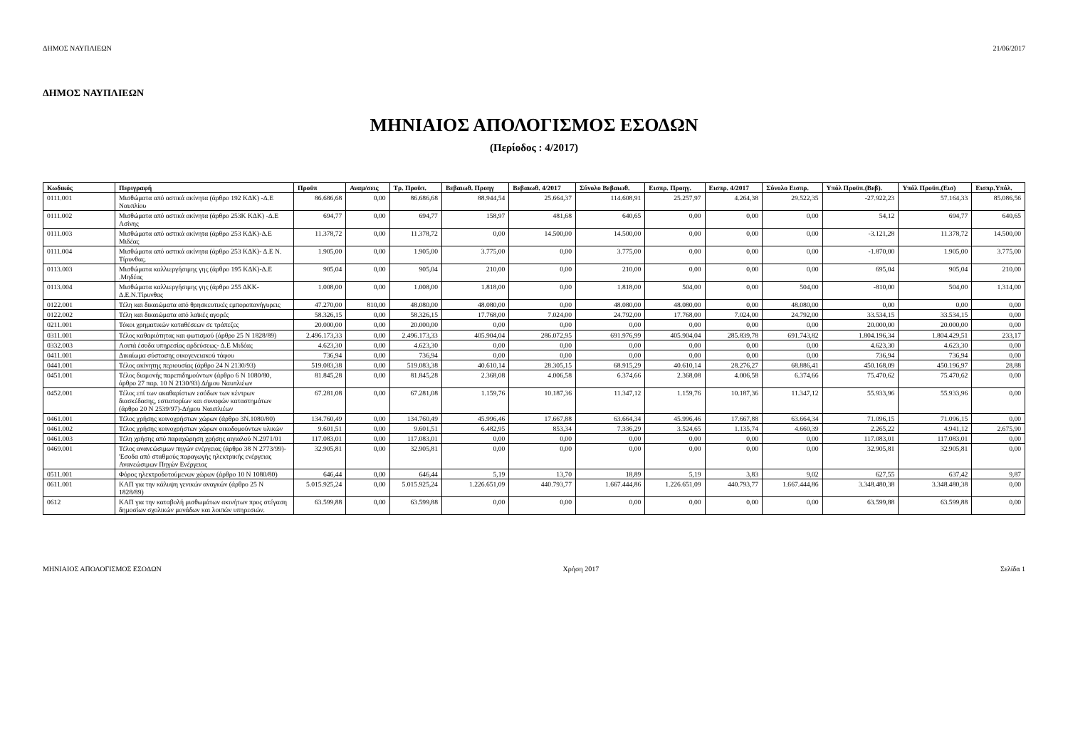ΔΗΜΟΣ ΝΑΥΠΛΙΕΩΝ 21/06/2017
ΔΗΜΟΣ ΝΑΥΠΛΙΕΩΝ
ΜΗΝΙΑΙΟΣ ΑΠΟΛΟΓΙΣΜΟΣ ΕΣΟΔΩΝ
(Περίοδος : 4/2017)
| Κωδικός | Περιγραφή | Προϋπ | Αναμ/σεις | Τρ. Προϋπ. | Βεβαιωθ. Προηγ | Βεβαιωθ. 4/2017 | Σύνολο Βεβαιωθ. | Εισπρ. Προηγ. | Εισπρ. 4/2017 | Σύνολο Εισπρ. | Υπόλ Προϋπ.(Βεβ). | Υπόλ Προϋπ.(Εισ) | Εισπρ.Υπόλ. |
| --- | --- | --- | --- | --- | --- | --- | --- | --- | --- | --- | --- | --- | --- |
| 0111.001 | Μισθώματα από αστικά ακίνητα (άρθρο 192 ΚΔΚ) -Δ.Ε Ναυπλίου | 86.686,68 | 0,00 | 86.686,68 | 88.944,54 | 25.664,37 | 114.608,91 | 25.257,97 | 4.264,38 | 29.522,35 | -27.922,23 | 57.164,33 | 85.086,56 |
| 0111.002 | Μισθώματα από αστικά ακίνητα (άρθρο 253Κ ΚΔΚ) -Δ.Ε Ασίνης | 694,77 | 0,00 | 694,77 | 158,97 | 481,68 | 640,65 | 0,00 | 0,00 | 0,00 | 54,12 | 694,77 | 640,65 |
| 0111.003 | Μισθώματα από αστικά ακίνητα (άρθρο 253 ΚΔΚ)-Δ.Ε Μιδέας | 11.378,72 | 0,00 | 11.378,72 | 0,00 | 14.500,00 | 14.500,00 | 0,00 | 0,00 | 0,00 | -3.121,28 | 11.378,72 | 14.500,00 |
| 0111.004 | Μισθώματα από αστικά ακίνητα (άρθρο 253 ΚΔΚ)- Δ.Ε Ν. Τίρυνθας. | 1.905,00 | 0,00 | 1.905,00 | 3.775,00 | 0,00 | 3.775,00 | 0,00 | 0,00 | 0,00 | -1.870,00 | 1.905,00 | 3.775,00 |
| 0113.003 | Μισθώματα καλλιεργήσιμης γης (άρθρο 195 ΚΔΚ)-Δ.Ε .Μηδέας | 905,04 | 0,00 | 905,04 | 210,00 | 0,00 | 210,00 | 0,00 | 0,00 | 0,00 | 695,04 | 905,04 | 210,00 |
| 0113.004 | Μισθώματα καλλιεργήσιμης γης (άρθρο 255 ΔΚΚ-Δ.Ε.Ν.Τίρυνθας | 1.008,00 | 0,00 | 1.008,00 | 1.818,00 | 0,00 | 1.818,00 | 504,00 | 0,00 | 504,00 | -810,00 | 504,00 | 1.314,00 |
| 0122.001 | Τέλη και δικαιώματα από θρησκευτικές εμποροπανήγυρεις | 47.270,00 | 810,00 | 48.080,00 | 48.080,00 | 0,00 | 48.080,00 | 48.080,00 | 0,00 | 48.080,00 | 0,00 | 0,00 | 0,00 |
| 0122.002 | Τέλη και δικαιώματα από λαϊκές αγορές | 58.326,15 | 0,00 | 58.326,15 | 17.768,00 | 7.024,00 | 24.792,00 | 17.768,00 | 7.024,00 | 24.792,00 | 33.534,15 | 33.534,15 | 0,00 |
| 0211.001 | Τόκοι χρηματικών καταθέσεων σε τράπεζες | 20.000,00 | 0,00 | 20.000,00 | 0,00 | 0,00 | 0,00 | 0,00 | 0,00 | 0,00 | 20.000,00 | 20.000,00 | 0,00 |
| 0311.001 | Τέλος καθαριότητας και φωτισμού (άρθρο 25 Ν 1828/89) | 2.496.173,33 | 0,00 | 2.496.173,33 | 405.904,04 | 286.072,95 | 691.976,99 | 405.904,04 | 285.839,78 | 691.743,82 | 1.804.196,34 | 1.804.429,51 | 233,17 |
| 0332.003 | Λοιπά έσοδα υπηρεσίας αρδεύσεως- Δ.Ε Μιδέας | 4.623,30 | 0,00 | 4.623,30 | 0,00 | 0,00 | 0,00 | 0,00 | 0,00 | 0,00 | 4.623,30 | 4.623,30 | 0,00 |
| 0411.001 | Δικαίωμα σύστασης οικογενειακού τάφου | 736,94 | 0,00 | 736,94 | 0,00 | 0,00 | 0,00 | 0,00 | 0,00 | 0,00 | 736,94 | 736,94 | 0,00 |
| 0441.001 | Τέλος ακίνητης περιουσίας (άρθρο 24 Ν 2130/93) | 519.083,38 | 0,00 | 519.083,38 | 40.610,14 | 28.305,15 | 68.915,29 | 40.610,14 | 28.276,27 | 68.886,41 | 450.168,09 | 450.196,97 | 28,88 |
| 0451.001 | Τέλος διαμονής παρεπιδημούντων (άρθρο 6 Ν 1080/80, άρθρο 27 παρ. 10 Ν 2130/93) Δήμου Ναυπλιέων | 81.845,28 | 0,00 | 81.845,28 | 2.368,08 | 4.006,58 | 6.374,66 | 2.368,08 | 4.006,58 | 6.374,66 | 75.470,62 | 75.470,62 | 0,00 |
| 0452.001 | Τέλος επί των ακαθαρίστων εσόδων των κέντρων διασκέδασης, εστιατορίων και συναφών καταστημάτων (άρθρο 20 Ν 2539/97)-Δήμου Ναυπλιέων | 67.281,08 | 0,00 | 67.281,08 | 1.159,76 | 10.187,36 | 11.347,12 | 1.159,76 | 10.187,36 | 11.347,12 | 55.933,96 | 55.933,96 | 0,00 |
| 0461.001 | Τέλος χρήσης κοινοχρήστων χώρων (άρθρο 3Ν.1080/80) | 134.760,49 | 0,00 | 134.760,49 | 45.996,46 | 17.667,88 | 63.664,34 | 45.996,46 | 17.667,88 | 63.664,34 | 71.096,15 | 71.096,15 | 0,00 |
| 0461.002 | Τέλος χρήσης κοινοχρήστων χώρων οικοδομούντων υλικών | 9.601,51 | 0,00 | 9.601,51 | 6.482,95 | 853,34 | 7.336,29 | 3.524,65 | 1.135,74 | 4.660,39 | 2.265,22 | 4.941,12 | 2.675,90 |
| 0461.003 | Τέλη χρήσης από παραχώρηση χρήσης αιγιαλού Ν.2971/01 | 117.083,01 | 0,00 | 117.083,01 | 0,00 | 0,00 | 0,00 | 0,00 | 0,00 | 0,00 | 117.083,01 | 117.083,01 | 0,00 |
| 0469.001 | Τέλος ανανεώσιμων πηγών ενέργειας (άρθρο 38 Ν 2773/99)-'Εσοδα από σταθμούς παραγωγής ηλεκτρικής ενέργειας Ανανεώσιμων Πηγών Ενέργειας | 32.905,81 | 0,00 | 32.905,81 | 0,00 | 0,00 | 0,00 | 0,00 | 0,00 | 0,00 | 32.905,81 | 32.905,81 | 0,00 |
| 0511.001 | Φόρος ηλεκτροδοτούμενων χώρων (άρθρο 10 Ν 1080/80) | 646,44 | 0,00 | 646,44 | 5,19 | 13,70 | 18,89 | 5,19 | 3,83 | 9,02 | 627,55 | 637,42 | 9,87 |
| 0611.001 | ΚΑΠ για την κάλυψη γενικών αναγκών (άρθρο 25 Ν 1828/89) | 5.015.925,24 | 0,00 | 5.015.925,24 | 1.226.651,09 | 440.793,77 | 1.667.444,86 | 1.226.651,09 | 440.793,77 | 1.667.444,86 | 3.348.480,38 | 3.348.480,38 | 0,00 |
| 0612 | ΚΑΠ για την καταβολή μισθωμάτων ακινήτων προς στέγαση δημοσίων σχολικών μονάδων και λοιπών υπηρεσιών. | 63.599,88 | 0,00 | 63.599,88 | 0,00 | 0,00 | 0,00 | 0,00 | 0,00 | 0,00 | 63.599,88 | 63.599,88 | 0,00 |
ΜΗΝΙΑΙΟΣ ΑΠΟΛΟΓΙΣΜΟΣ ΕΣΟΔΩΝ Χρήση 2017 Σελίδα 1